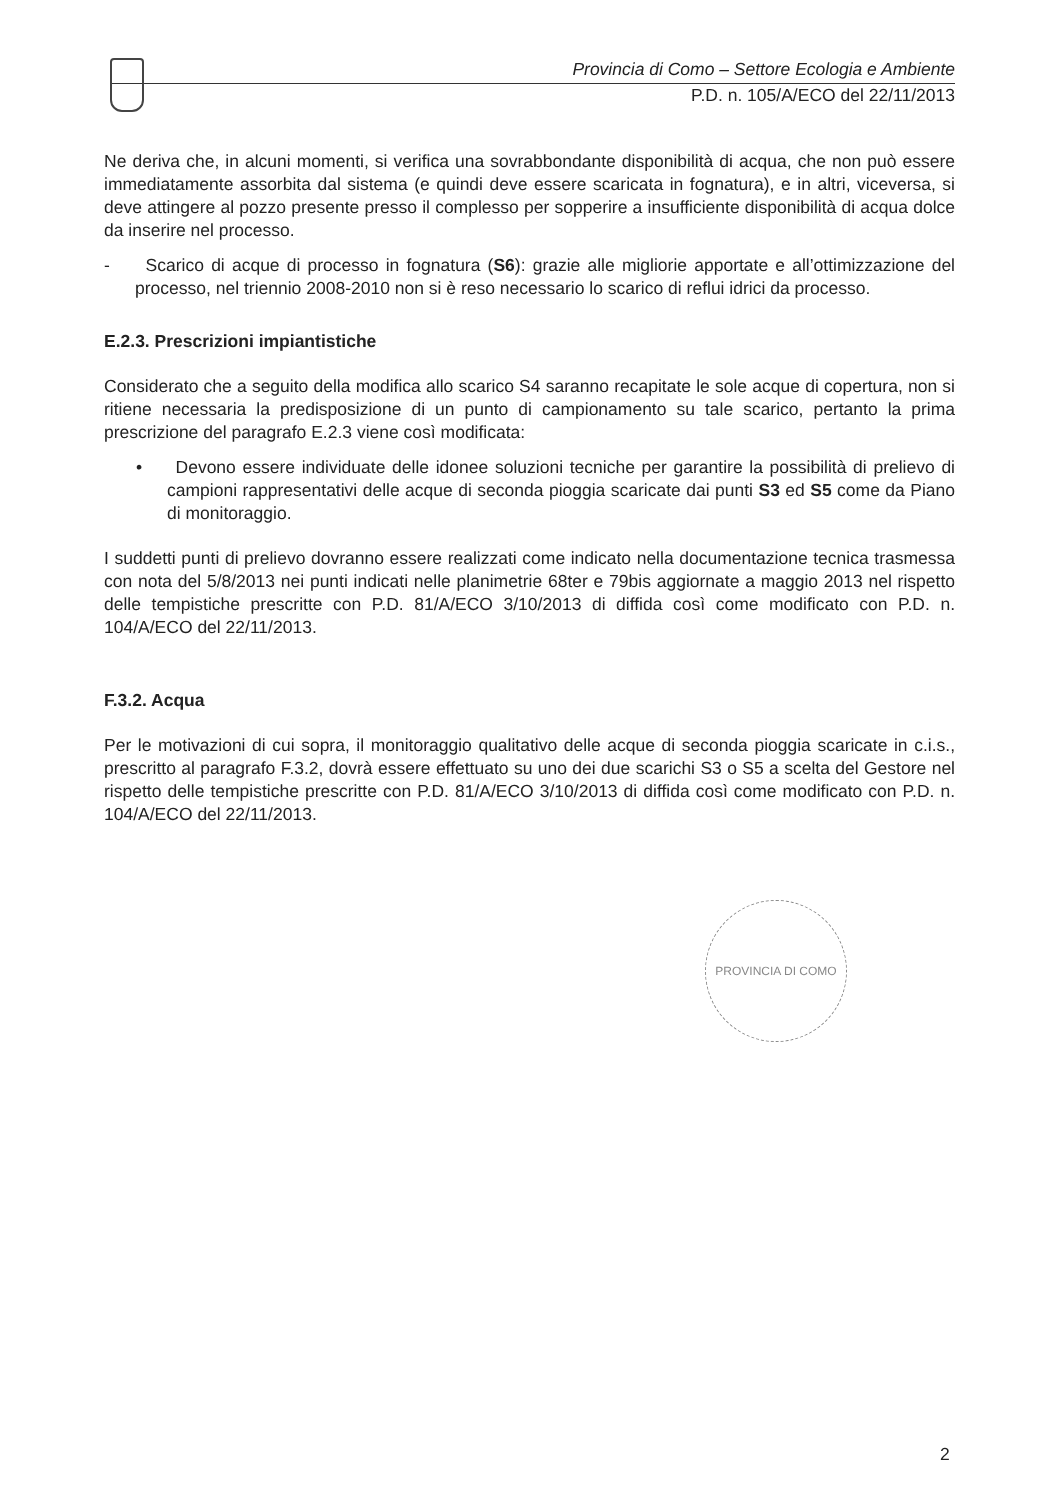Provincia di Como – Settore Ecologia e Ambiente
P.D. n. 105/A/ECO del 22/11/2013
Ne deriva che, in alcuni momenti, si verifica una sovrabbondante disponibilità di acqua, che non può essere immediatamente assorbita dal sistema (e quindi deve essere scaricata in fognatura), e in altri, viceversa, si deve attingere al pozzo presente presso il complesso per sopperire a insufficiente disponibilità di acqua dolce da inserire nel processo.
- Scarico di acque di processo in fognatura (S6): grazie alle migliorie apportate e all’ottimizzazione del processo, nel triennio 2008-2010 non si è reso necessario lo scarico di reflui idrici da processo.
E.2.3. Prescrizioni impiantistiche
Considerato che a seguito della modifica allo scarico S4 saranno recapitate le sole acque di copertura, non si ritiene necessaria la predisposizione di un punto di campionamento su tale scarico, pertanto la prima prescrizione del paragrafo E.2.3 viene così modificata:
• Devono essere individuate delle idonee soluzioni tecniche per garantire la possibilità di prelievo di campioni rappresentativi delle acque di seconda pioggia scaricate dai punti S3 ed S5 come da Piano di monitoraggio.
I suddetti punti di prelievo dovranno essere realizzati come indicato nella documentazione tecnica trasmessa con nota del 5/8/2013 nei punti indicati nelle planimetrie 68ter e 79bis aggiornate a maggio 2013 nel rispetto delle tempistiche prescritte con P.D. 81/A/ECO 3/10/2013 di diffida così come modificato con P.D. n. 104/A/ECO del 22/11/2013.
F.3.2. Acqua
Per le motivazioni di cui sopra, il monitoraggio qualitativo delle acque di seconda pioggia scaricate in c.i.s., prescritto al paragrafo F.3.2, dovrà essere effettuato su uno dei due scarichi S3 o S5 a scelta del Gestore nel rispetto delle tempistiche prescritte con P.D. 81/A/ECO 3/10/2013 di diffida così come modificato con P.D. n. 104/A/ECO del 22/11/2013.
PROVINCIA DI COMO
2